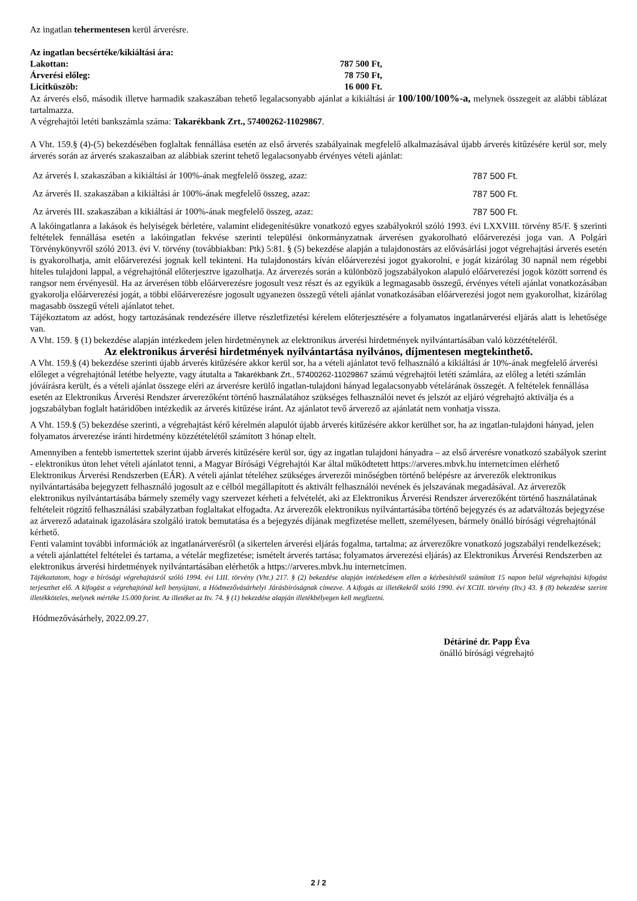Az ingatlan tehermentesen kerül árverésre.
Az ingatlan becsértéke/kikiáltási ára:
| Lakottan: | 787 500 Ft, |
| Árverési előleg: | 78 750 Ft, |
| Licitküszöb: | 16 000 Ft. |
Az árverés első, második illetve harmadik szakaszában tehető legalacsonyabb ajánlat a kikiáltási ár 100/100/100%-a, melynek összegeit az alábbi táblázat tartalmazza.
A végrehajtói letéti bankszámla száma: Takarékbank Zrt., 57400262-11029867.
A Vht. 159.§ (4)-(5) bekezdésében foglaltak fennállása esetén az első árverés szabályainak megfelelő alkalmazásával újabb árverés kitűzésére kerül sor, mely árverés során az árverés szakaszaiban az alábbiak szerint tehető legalacsonyabb érvényes vételi ajánlat:
| Az árverés I. szakaszában a kikiáltási ár 100%-ának megfelelő összeg, azaz: | 787 500 Ft. |
| Az árverés II. szakaszában a kikiáltási ár 100%-ának megfelelő összeg, azaz: | 787 500 Ft. |
| Az árverés III. szakaszában a kikiáltási ár 100%-ának megfelelő összeg, azaz: | 787 500 Ft. |
A lakóingatlanra a lakások és helyiségek bérletére, valamint elidegenítésükre vonatkozó egyes szabályokról szóló 1993. évi LXXVIII. törvény 85/F. § szerinti feltételek fennállása esetén a lakóingatlan fekvése szerinti települési önkormányzatnak árverésen gyakorolható előárverezési joga van. A Polgári Törvénykönyvről szóló 2013. évi V. törvény (továbbiakban: Ptk) 5:81. § (5) bekezdése alapján a tulajdonostárs az elővásárlási jogot végrehajtási árverés esetén is gyakorolhatja, amit előárverezési jognak kell tekinteni. Ha tulajdonostárs kíván előárverezési jogot gyakorolni, e jogát kizárólag 30 napnál nem régebbi hiteles tulajdoni lappal, a végrehajtónál előterjesztve igazolhatja. Az árverezés során a különböző jogszabályokon alapuló előárverezési jogok között sorrend és rangsor nem érvényesül. Ha az árverésen több előárverezésre jogosult vesz részt és az egyikük a legmagasabb összegű, érvényes vételi ajánlat vonatkozásában gyakorolja előárverezési jogát, a többi előárverezésre jogosult ugyanezen összegű vételi ajánlat vonatkozásában előárverezési jogot nem gyakorolhat, kizárólag magasabb összegű vételi ajánlatot tehet.
Tájékoztatom az adóst, hogy tartozásának rendezésére illetve részletfizetési kérelem előterjesztésére a folyamatos ingatlanárverési eljárás alatt is lehetősége van.
A Vht. 159. § (1) bekezdése alapján intézkedem jelen hirdetménynek az elektronikus árverési hirdetmények nyilvántartásában való közzétételéről.
Az elektronikus árverési hirdetmények nyilvántartása nyilvános, díjmentesen megtekinthető.
A Vht. 159.§ (4) bekezdése szerinti újabb árverés kitűzésére akkor kerül sor, ha a vételi ajánlatot tevő felhasználó a kikiáltási ár 10%-ának megfelelő árverési előleget a végrehajtónál letétbe helyezte, vagy átutalta a Takarékbank Zrt., 57400262-11029867 számú végrehajtói letéti számlára, az előleg a letéti számlán jóváírásra került, és a vételi ajánlat összege eléri az árverésre kerülő ingatlan-tulajdoni hányad legalacsonyabb vételárának összegét. A feltételek fennállása esetén az Elektronikus Árverési Rendszer árverezőként történő használatához szükséges felhasználói nevet és jelszót az eljáró végrehajtó aktiválja és a jogszabályban foglalt határidőben intézkedik az árverés kitűzése iránt. Az ajánlatot tevő árverező az ajánlatát nem vonhatja vissza.
A Vht. 159.§ (5) bekezdése szerinti, a végrehajtást kérő kérelmén alapulót újabb árverés kitűzésére akkor kerülhet sor, ha az ingatlan-tulajdoni hányad, jelen folyamatos árverezése iránti hirdetmény közzétételétől számított 3 hónap eltelt.
Amennyiben a fentebb ismertettek szerint újabb árverés kitűzésére kerül sor, úgy az ingatlan tulajdoni hányadra – az első árverésre vonatkozó szabályok szerint - elektronikus úton lehet vételi ajánlatot tenni, a Magyar Bírósági Végrehajtói Kar által működtetett https://arveres.mbvk.hu internetcímen elérhető Elektronikus Árverési Rendszerben (EÁR). A vételi ajánlat tételéhez szükséges árverezői minőségben történő belépésre az árverezők elektronikus nyilvántartásába bejegyzett felhasználó jogosult az e célból megállapított és aktivált felhasználói nevének és jelszavának megadásával. Az árverezők elektronikus nyilvántartásába bármely személy vagy szervezet kérheti a felvételét, aki az Elektronikus Árverési Rendszer árverezőként történő használatának feltételeit rögzítő felhasználási szabályzatban foglaltakat elfogadta. Az árverezők elektronikus nyilvántartásába történő bejegyzés és az adatváltozás bejegyzése az árverező adatainak igazolására szolgáló iratok bemutatása és a bejegyzés díjának megfizetése mellett, személyesen, bármely önálló bírósági végrehajtónál kérhető.
Fenti valamint további információk az ingatlanárverésről (a sikertelen árverési eljárás fogalma, tartalma; az árverezőkre vonatkozó jogszabályi rendelkezések; a vételi ajánlattétel feltételei és tartama, a vételár megfizetése; ismételt árverés tartása; folyamatos árverezési eljárás) az Elektronikus Árverési Rendszerben az elektronikus árverési hirdetmények nyilvántartásában elérhetők a https://arveres.mbvk.hu internetcímen.
Tájékoztatom, hogy a bírósági végrehajtásról szóló 1994. évi LIII. törvény (Vht.) 217. § (2) bekezdése alapján intézkedésem ellen a kézbesítéstől számított 15 napon belül végrehajtási kifogást terjeszthet elő. A kifogást a végrehajtónál kell benyújtani, a Hódmezővásárhelyi Járásbíróságnak címezve. A kifogás az illetékekről szóló 1990. évi XCIII. törvény (Itv.) 43. § (8) bekezdése szerint illetékköteles, melynek mértéke 15.000 forint. Az illetéket az Itv. 74. § (1) bekezdése alapján illetékbélyegen kell megfizetni.
Hódmezővásárhely, 2022.09.27.
Détáriné dr. Papp Éva
önálló bírósági végrehajtó
2 / 2